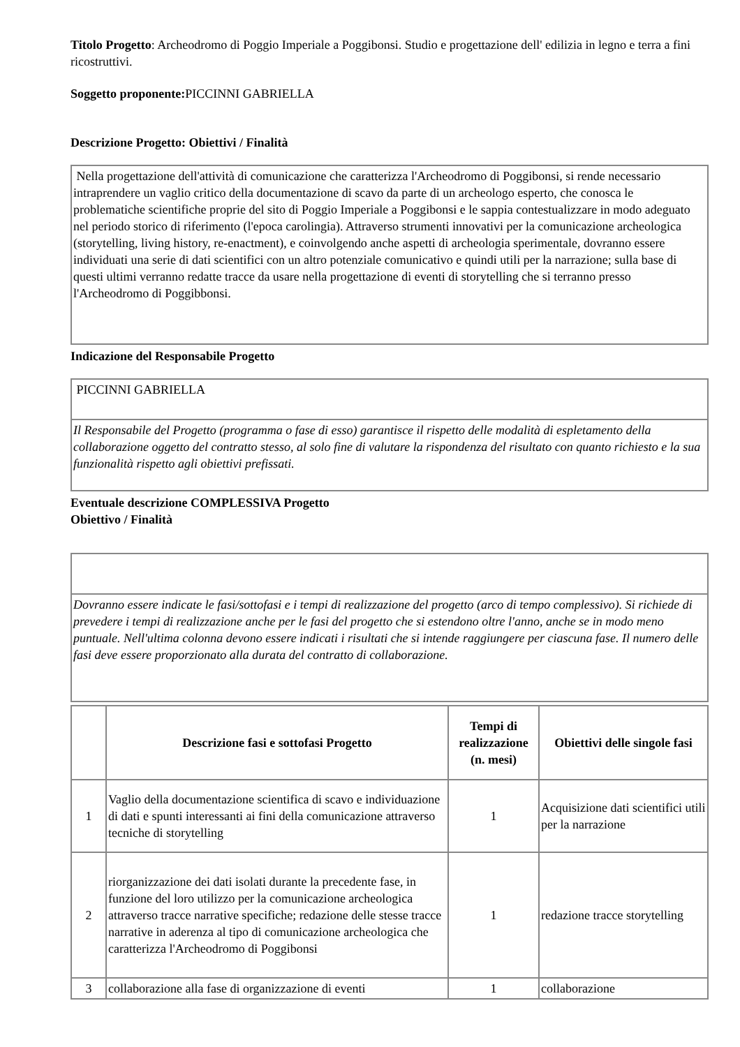Titolo Progetto: Archeodromo di Poggio Imperiale a Poggibonsi. Studio e progettazione dell' edilizia in legno e terra a fini ricostruttivi.
Soggetto proponente: PICCINNI GABRIELLA
Descrizione Progetto: Obiettivi / Finalità
Nella progettazione dell'attività di comunicazione che caratterizza l'Archeodromo di Poggibonsi, si rende necessario intraprendere un vaglio critico della documentazione di scavo da parte di un archeologo esperto, che conosca le problematiche scientifiche proprie del sito di Poggio Imperiale a Poggibonsi e le sappia contestualizzare in modo adeguato nel periodo storico di riferimento (l'epoca carolingia). Attraverso strumenti innovativi per la comunicazione archeologica (storytelling, living history, re-enactment), e coinvolgendo anche aspetti di archeologia sperimentale, dovranno essere individuati una serie di dati scientifici con un altro potenziale comunicativo e quindi utili per la narrazione; sulla base di questi ultimi verranno redatte tracce da usare nella progettazione di eventi di storytelling che si terranno presso l'Archeodromo di Poggibbonsi.
Indicazione del Responsabile Progetto
PICCINNI GABRIELLA
Il Responsabile del Progetto (programma o fase di esso) garantisce il rispetto delle modalità di espletamento della collaborazione oggetto del contratto stesso, al solo fine di valutare la rispondenza del risultato con quanto richiesto e la sua funzionalità rispetto agli obiettivi prefissati.
Eventuale descrizione COMPLESSIVA Progetto
Obiettivo / Finalità
Dovranno essere indicate le fasi/sottofasi e i tempi di realizzazione del progetto (arco di tempo complessivo). Si richiede di prevedere i tempi di realizzazione anche per le fasi del progetto che si estendono oltre l'anno, anche se in modo meno puntuale. Nell'ultima colonna devono essere indicati i risultati che si intende raggiungere per ciascuna fase. Il numero delle fasi deve essere proporzionato alla durata del contratto di collaborazione.
| | Descrizione fasi e sottofasi Progetto | Tempi di realizzazione (n. mesi) | Obiettivi delle singole fasi |
| --- | --- | --- | --- |
| 1 | Vaglio della documentazione scientifica di scavo e individuazione di dati e spunti interessanti ai fini della comunicazione attraverso tecniche di storytelling | 1 | Acquisizione dati scientifici utili per la narrazione |
| 2 | riorganizzazione dei dati isolati durante la precedente fase, in funzione del loro utilizzo per la comunicazione archeologica attraverso tracce narrative specifiche; redazione delle stesse tracce narrative in aderenza al tipo di comunicazione archeologica che caratterizza l'Archeodromo di Poggibonsi | 1 | redazione tracce storytelling |
| 3 | collaborazione alla fase di organizzazione di eventi | 1 | collaborazione |